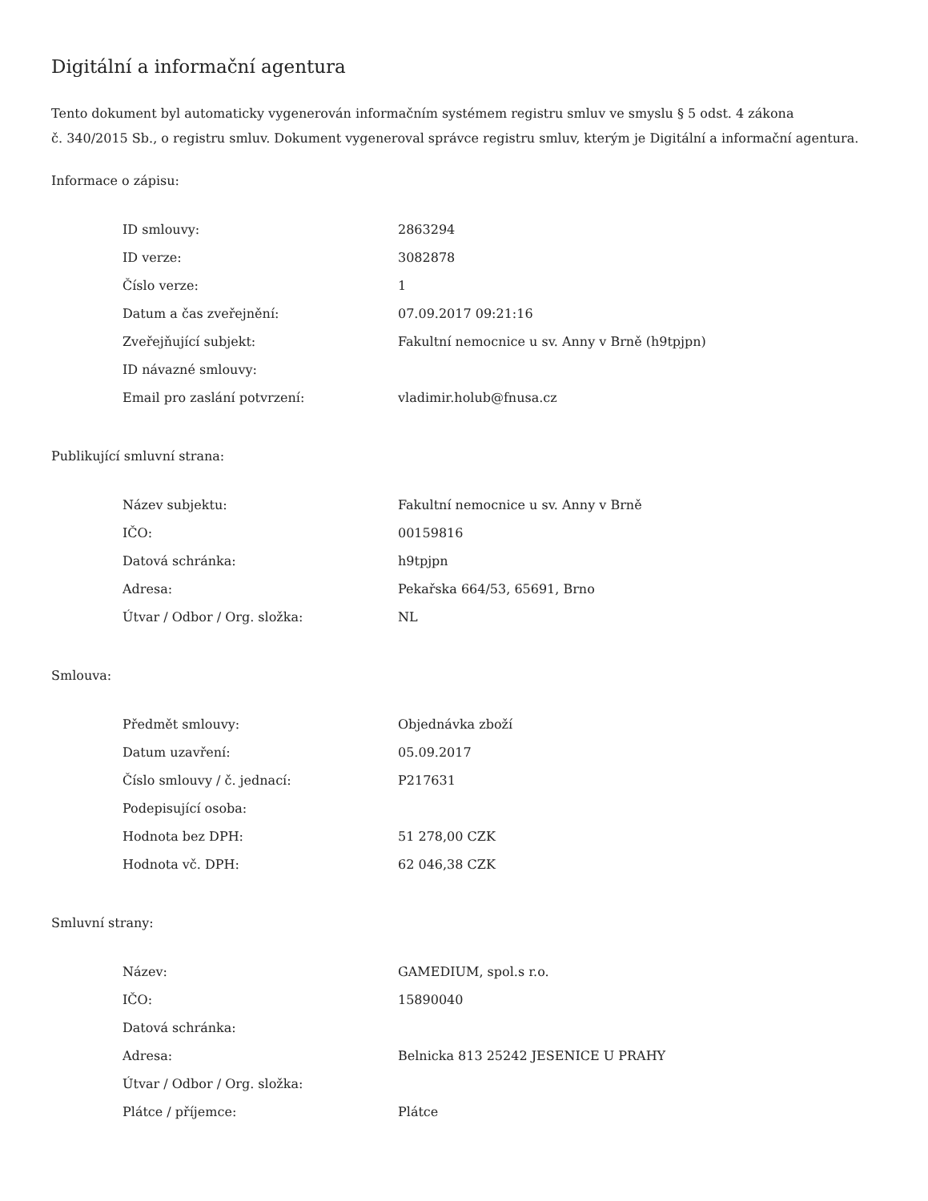Digitální a informační agentura
Tento dokument byl automaticky vygenerován informačním systémem registru smluv ve smyslu § 5 odst. 4 zákona
č. 340/2015 Sb., o registru smluv. Dokument vygeneroval správce registru smluv, kterým je Digitální a informační agentura.
Informace o zápisu:
| ID smlouvy: | 2863294 |
| ID verze: | 3082878 |
| Číslo verze: | 1 |
| Datum a čas zveřejnění: | 07.09.2017 09:21:16 |
| Zveřejňující subjekt: | Fakultní nemocnice u sv. Anny v Brně (h9tpjpn) |
| ID návazné smlouvy: | |
| Email pro zaslání potvrzení: | vladimir.holub@fnusa.cz |
Publikující smluvní strana:
| Název subjektu: | Fakultní nemocnice u sv. Anny v Brně |
| IČO: | 00159816 |
| Datová schránka: | h9tpjpn |
| Adresa: | Pekařska 664/53, 65691, Brno |
| Útvar / Odbor / Org. složka: | NL |
Smlouva:
| Předmět smlouvy: | Objednávka zboží |
| Datum uzavření: | 05.09.2017 |
| Číslo smlouvy / č. jednací: | P217631 |
| Podepisující osoba: | |
| Hodnota bez DPH: | 51 278,00 CZK |
| Hodnota vč. DPH: | 62 046,38 CZK |
Smluvní strany:
| Název: | GAMEDIUM, spol.s r.o. |
| IČO: | 15890040 |
| Datová schránka: | |
| Adresa: | Belnicka 813 25242 JESENICE U PRAHY |
| Útvar / Odbor / Org. složka: | |
| Plátce / příjemce: | Plátce |